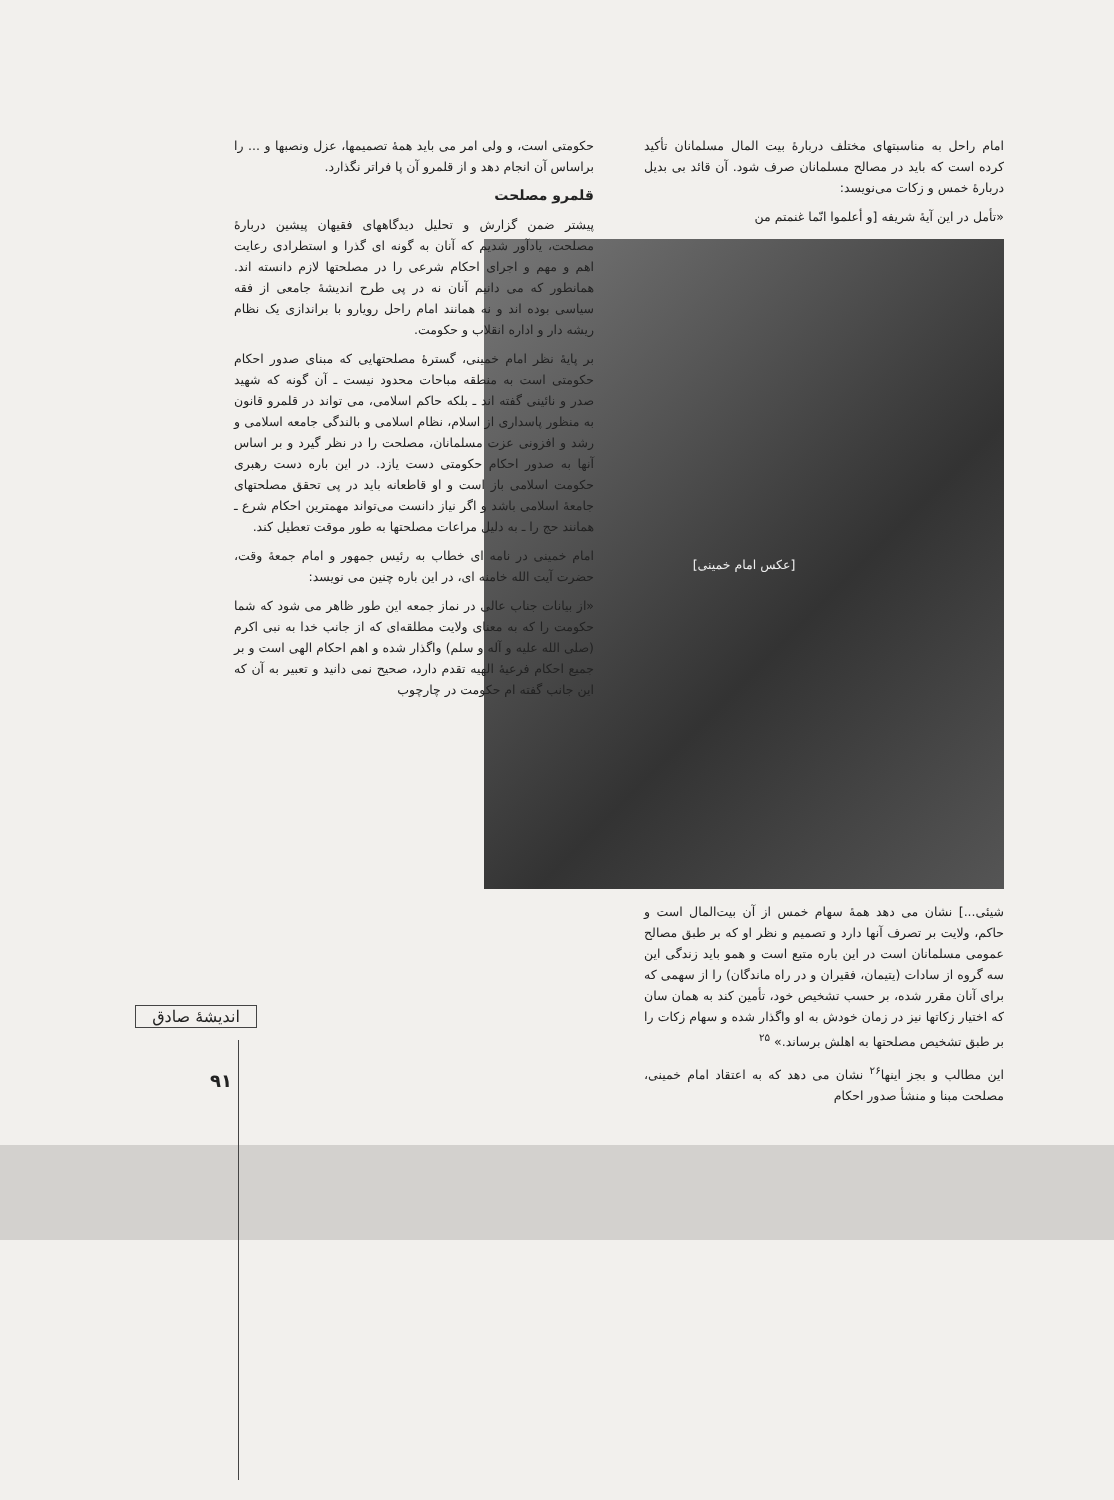امام راحل به مناسبتهای مختلف دربارهٔ بیت المال مسلمانان تأکید کرده است که باید در مصالح مسلمانان صرف شود. آن قائد بی بدیل دربارهٔ خمس و زکات می‌نویسد:
«تأمل در این آیهٔ شریفه [و أعلموا انّما غنمتم من
[عکس امام خمینی]
شیئی...] نشان می دهد همهٔ سهام خمس از آن بیت‌المال است و حاکم، ولایت بر تصرف آنها دارد و تصمیم و نظر او که بر طبق مصالح عمومی مسلمانان است در این باره متبع است و همو باید زندگی این سه گروه از سادات (یتیمان، فقیران و در راه ماندگان) را از سهمی که برای آنان مقرر شده، بر حسب تشخیص خود، تأمین کند به همان سان که اختیار زکاتها نیز در زمان خودش به او واگذار شده و سهام زکات را بر طبق تشخیص مصلحتها به اهلش برساند.» <sup>۲۵</sup>
این مطالب و بجز اینها<sup>۲۶</sup> نشان می دهد که به اعتقاد امام خمینی، مصلحت مبنا و منشأ صدور احکام
حکومتی است، و ولی امر می باید همهٔ تصمیمها، عزل ونصبها و ... را براساس آن انجام دهد و از قلمرو آن پا فراتر نگذارد.
قلمرو مصلحت
پیشتر ضمن گزارش و تحلیل دیدگاههای فقیهان پیشین دربارهٔ مصلحت، یادآور شدیم که آنان به گونه ای گذرا و استطرادی رعایت اهم و مهم و اجرای احکام شرعی را در مصلحتها لازم دانسته اند. همانطور که می دانیم آنان نه در پی طرح اندیشهٔ جامعی از فقه سیاسی بوده اند و نه همانند امام راحل رویارو با براندازی یک نظام ریشه دار و اداره انقلاب و حکومت.
بر پایهٔ نظر امام خمینی، گسترهٔ مصلحتهایی که مبنای صدور احکام حکومتی است به منطقه مباحات محدود نیست ـ آن گونه که شهید صدر و نائینی گفته اند ـ بلکه حاکم اسلامی، می تواند در قلمرو قانون به منظور پاسداری از اسلام، نظام اسلامی و بالندگی جامعه اسلامی و رشد و افزونی عزت مسلمانان، مصلحت را در نظر گیرد و بر اساس آنها به صدور احکام حکومتی دست یازد. در این باره دست رهبری حکومت اسلامی باز است و او قاطعانه باید در پی تحقق مصلحتهای جامعهٔ اسلامی باشد و اگر نیاز دانست می‌تواند مهمترین احکام شرع ـ همانند حج را ـ به دلیل مراعات مصلحتها به طور موقت تعطیل کند.
امام خمینی در نامه ای خطاب به رئیس جمهور و امام جمعهٔ وقت، حضرت آیت الله خامنه ای، در این باره چنین می نویسد:
«از بیانات جناب عالی در نماز جمعه این طور ظاهر می شود که شما حکومت را که به معنای ولایت مطلقه‌ای که از جانب خدا به نبی اکرم (صلی الله علیه و آله و سلم) واگذار شده و اهم احکام الهی است و بر جمیع احکام فرعیهٔ الهیه تقدم دارد، صحیح نمی دانید و تعبیر به آن که این جانب گفته ام حکومت در چارچوب
اندیشهٔ صادق
۹۱